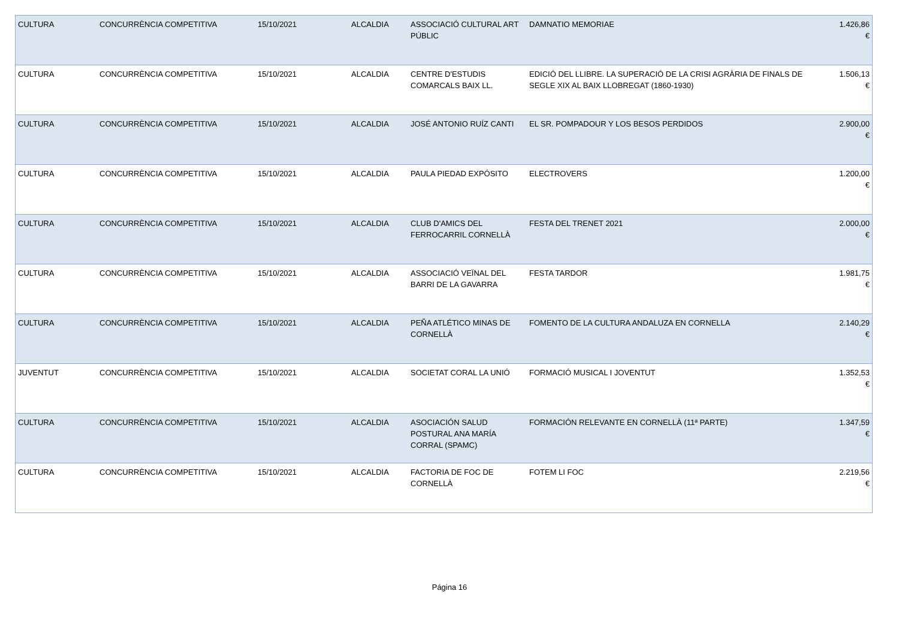| CULTURA | CONCURRÈNCIA COMPETITIVA | 15/10/2021 | ALCALDIA | ASSOCIACIÓ CULTURAL ART PÚBLIC | DAMNATIO MEMORIAE | 1.426,86 € |
| CULTURA | CONCURRÈNCIA COMPETITIVA | 15/10/2021 | ALCALDIA | CENTRE D'ESTUDIS COMARCALS BAIX LL. | EDICIÓ DEL LLIBRE. LA SUPERACIÓ DE LA CRISI AGRÀRIA DE FINALS DE SEGLE XIX AL BAIX LLOBREGAT (1860-1930) | 1.506,13 € |
| CULTURA | CONCURRÈNCIA COMPETITIVA | 15/10/2021 | ALCALDIA | JOSÉ ANTONIO RUÍZ CANTI | EL SR. POMPADOUR Y LOS BESOS PERDIDOS | 2.900,00 € |
| CULTURA | CONCURRÈNCIA COMPETITIVA | 15/10/2021 | ALCALDIA | PAULA PIEDAD EXPÓSITO | ELECTROVERS | 1.200,00 € |
| CULTURA | CONCURRÈNCIA COMPETITIVA | 15/10/2021 | ALCALDIA | CLUB D'AMICS DEL FERROCARRIL CORNELLÀ | FESTA DEL TRENET 2021 | 2.000,00 € |
| CULTURA | CONCURRÈNCIA COMPETITIVA | 15/10/2021 | ALCALDIA | ASSOCIACIÓ VEÏNAL DEL BARRI DE LA GAVARRA | FESTA TARDOR | 1.981,75 € |
| CULTURA | CONCURRÈNCIA COMPETITIVA | 15/10/2021 | ALCALDIA | PEÑA ATLÉTICO MINAS DE CORNELLÀ | FOMENTO DE LA CULTURA ANDALUZA EN CORNELLA | 2.140,29 € |
| JUVENTUT | CONCURRÈNCIA COMPETITIVA | 15/10/2021 | ALCALDIA | SOCIETAT CORAL LA UNIÓ | FORMACIÓ MUSICAL I JOVENTUT | 1.352,53 € |
| CULTURA | CONCURRÈNCIA COMPETITIVA | 15/10/2021 | ALCALDIA | ASOCIACIÓN SALUD POSTURAL ANA MARÍA CORRAL (SPAMC) | FORMACIÓN RELEVANTE EN CORNELLÀ (11ª PARTE) | 1.347,59 € |
| CULTURA | CONCURRÈNCIA COMPETITIVA | 15/10/2021 | ALCALDIA | FACTORIA DE FOC DE CORNELLÀ | FOTEM LI FOC | 2.219,56 € |
Página 16